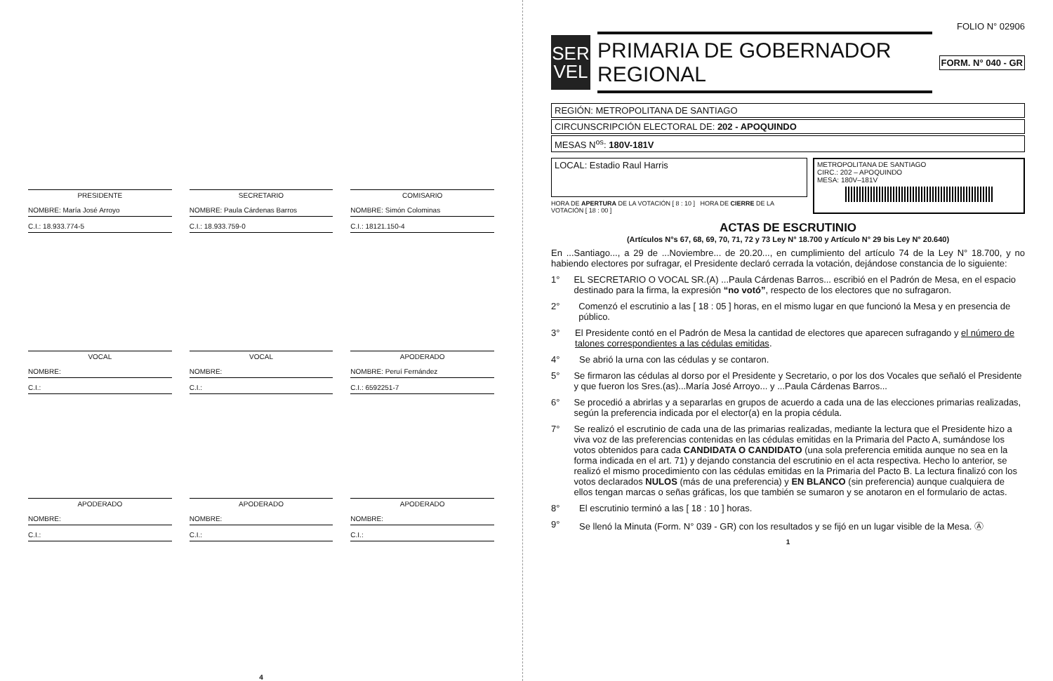PRESIDENTE
NOMBRE: María José Arroyo
C.I.: 18.933.774-5
SECRETARIO
NOMBRE: Paula Cárdenas Barros
C.I.: 18.933.759-0
COMISARIO
NOMBRE: Simón Colominas
C.I.: 18121.150-4
VOCAL
NOMBRE:
C.I.:
VOCAL
NOMBRE:
C.I.:
APODERADO
NOMBRE: Peruí Fernández
C.I.: 6592251-7
APODERADO
NOMBRE:
C.I.:
APODERADO
NOMBRE:
C.I.:
APODERADO
NOMBRE:
C.I.:
4
FOLIO N° 02906
SER
VEL
PRIMARIA DE GOBERNADOR REGIONAL
FORM. N° 040 - GR
REGIÓN: METROPOLITANA DE SANTIAGO
CIRCUNSCRIPCIÓN ELECTORAL DE: 202 - APOQUINDO
MESAS N<sup>os</sup>: 180V-181V
LOCAL: Estadio Raul Harris
HORA DE APERTURA DE LA VOTACIÓN [ 8 : 10 ] HORA DE CIERRE DE LA VOTACIÓN [ 18 : 00 ]
METROPOLITANA DE SANTIAGO
CIRC.: 202 – APOQUINDO
MESA: 180V–181V
ACTAS DE ESCRUTINIO
(Artículos N°s 67, 68, 69, 70, 71, 72 y 73 Ley N° 18.700 y Artículo N° 29 bis Ley N° 20.640)
En ...Santiago..., a 29 de ...Noviembre... de 20.20..., en cumplimiento del artículo 74 de la Ley N° 18.700, y no habiendo electores por sufragar, el Presidente declaró cerrada la votación, dejándose constancia de lo siguiente:
1° EL SECRETARIO O VOCAL SR.(A) ...Paula Cárdenas Barros... escribió en el Padrón de Mesa, en el espacio destinado para la firma, la expresión “no votó”, respecto de los electores que no sufragaron.
2° Comenzó el escrutinio a las [ 18 : 05 ] horas, en el mismo lugar en que funcionó la Mesa y en presencia de público.
3° El Presidente contó en el Padrón de Mesa la cantidad de electores que aparecen sufragando y el número de talones correspondientes a las cédulas emitidas.
4° Se abrió la urna con las cédulas y se contaron.
5° Se firmaron las cédulas al dorso por el Presidente y Secretario, o por los dos Vocales que señaló el Presidente y que fueron los Sres.(as)...María José Arroyo... y ...Paula Cárdenas Barros...
6° Se procedió a abrirlas y a separarlas en grupos de acuerdo a cada una de las elecciones primarias realizadas, según la preferencia indicada por el elector(a) en la propia cédula.
7° Se realizó el escrutinio de cada una de las primarias realizadas, mediante la lectura que el Presidente hizo a viva voz de las preferencias contenidas en las cédulas emitidas en la Primaria del Pacto A, sumándose los votos obtenidos para cada CANDIDATA O CANDIDATO (una sola preferencia emitida aunque no sea en la forma indicada en el art. 71) y dejando constancia del escrutinio en el acta respectiva. Hecho lo anterior, se realizó el mismo procedimiento con las cédulas emitidas en la Primaria del Pacto B. La lectura finalizó con los votos declarados NULOS (más de una preferencia) y EN BLANCO (sin preferencia) aunque cualquiera de ellos tengan marcas o señas gráficas, los que también se sumaron y se anotaron en el formulario de actas.
8° El escrutinio terminó a las [ 18 : 10 ] horas.
9° Se llenó la Minuta (Form. N° 039 - GR) con los resultados y se fijó en un lugar visible de la Mesa. Ⓐ
1